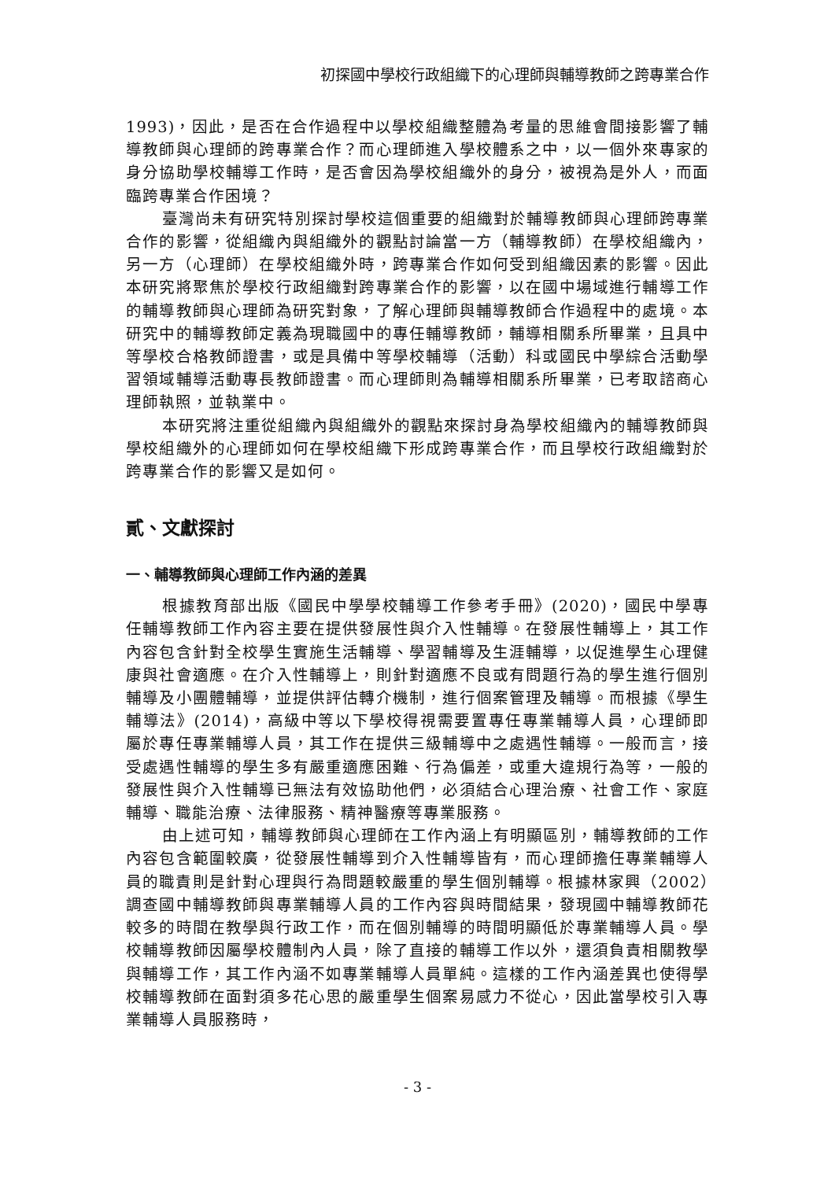初探國中學校行政組織下的心理師與輔導教師之跨專業合作
1993)，因此，是否在合作過程中以學校組織整體為考量的思維會間接影響了輔導教師與心理師的跨專業合作？而心理師進入學校體系之中，以一個外來專家的身分協助學校輔導工作時，是否會因為學校組織外的身分，被視為是外人，而面臨跨專業合作困境？
臺灣尚未有研究特別探討學校這個重要的組織對於輔導教師與心理師跨專業合作的影響，從組織內與組織外的觀點討論當一方（輔導教師）在學校組織內，另一方（心理師）在學校組織外時，跨專業合作如何受到組織因素的影響。因此本研究將聚焦於學校行政組織對跨專業合作的影響，以在國中場域進行輔導工作的輔導教師與心理師為研究對象，了解心理師與輔導教師合作過程中的處境。本研究中的輔導教師定義為現職國中的專任輔導教師，輔導相關系所畢業，且具中等學校合格教師證書，或是具備中等學校輔導（活動）科或國民中學綜合活動學習領域輔導活動專長教師證書。而心理師則為輔導相關系所畢業，已考取諮商心理師執照，並執業中。
本研究將注重從組織內與組織外的觀點來探討身為學校組織內的輔導教師與學校組織外的心理師如何在學校組織下形成跨專業合作，而且學校行政組織對於跨專業合作的影響又是如何。
貳、文獻探討
一、輔導教師與心理師工作內涵的差異
根據教育部出版《國民中學學校輔導工作參考手冊》(2020)，國民中學專任輔導教師工作內容主要在提供發展性與介入性輔導。在發展性輔導上，其工作內容包含針對全校學生實施生活輔導、學習輔導及生涯輔導，以促進學生心理健康與社會適應。在介入性輔導上，則針對適應不良或有問題行為的學生進行個別輔導及小團體輔導，並提供評估轉介機制，進行個案管理及輔導。而根據《學生輔導法》(2014)，高級中等以下學校得視需要置專任專業輔導人員，心理師即屬於專任專業輔導人員，其工作在提供三級輔導中之處遇性輔導。一般而言，接受處遇性輔導的學生多有嚴重適應困難、行為偏差，或重大違規行為等，一般的發展性與介入性輔導已無法有效協助他們，必須結合心理治療、社會工作、家庭輔導、職能治療、法律服務、精神醫療等專業服務。
由上述可知，輔導教師與心理師在工作內涵上有明顯區別，輔導教師的工作內容包含範圍較廣，從發展性輔導到介入性輔導皆有，而心理師擔任專業輔導人員的職責則是針對心理與行為問題較嚴重的學生個別輔導。根據林家興（2002）調查國中輔導教師與專業輔導人員的工作內容與時間結果，發現國中輔導教師花較多的時間在教學與行政工作，而在個別輔導的時間明顯低於專業輔導人員。學校輔導教師因屬學校體制內人員，除了直接的輔導工作以外，還須負責相關教學與輔導工作，其工作內涵不如專業輔導人員單純。這樣的工作內涵差異也使得學校輔導教師在面對須多花心思的嚴重學生個案易感力不從心，因此當學校引入專業輔導人員服務時，
- 3 -